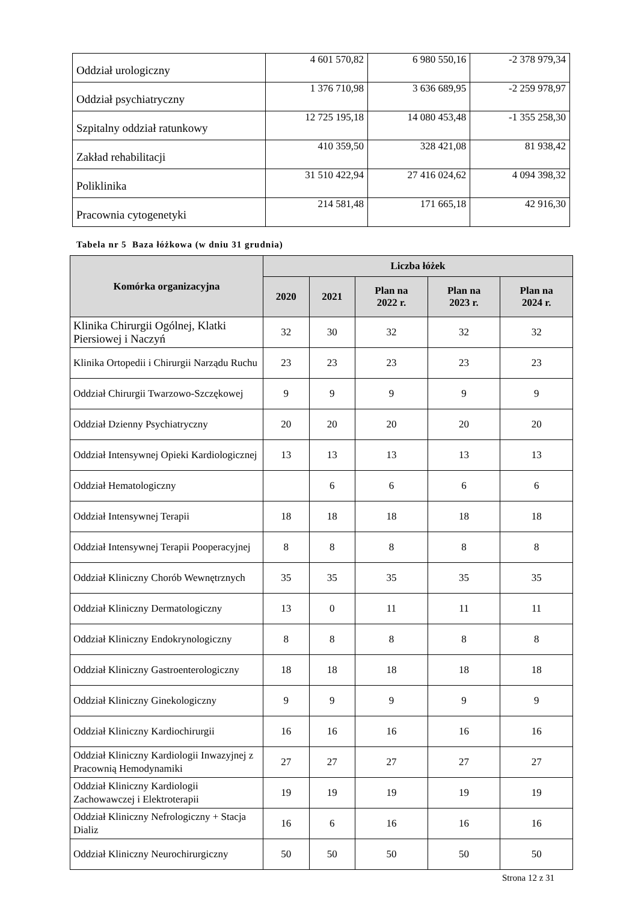| Oddział urologiczny | 4 601 570,82 | 6 980 550,16 | -2 378 979,34 |
| Oddział psychiatryczny | 1 376 710,98 | 3 636 689,95 | -2 259 978,97 |
| Szpitalny oddział ratunkowy | 12 725 195,18 | 14 080 453,48 | -1 355 258,30 |
| Zakład rehabilitacji | 410 359,50 | 328 421,08 | 81 938,42 |
| Poliklinika | 31 510 422,94 | 27 416 024,62 | 4 094 398,32 |
| Pracownia cytogenetyki | 214 581,48 | 171 665,18 | 42 916,30 |
Tabela nr 5 Baza łóżkowa (w dniu 31 grudnia)
| Komórka organizacyjna | Liczba łóżek | | | | |
| --- | --- | --- | --- | --- | --- |
| | 2020 | 2021 | Plan na 2022 r. | Plan na 2023 r. | Plan na 2024 r. |
| Klinika Chirurgii Ogólnej, Klatki Piersiowej i Naczyń | 32 | 30 | 32 | 32 | 32 |
| Klinika Ortopedii i Chirurgii Narządu Ruchu | 23 | 23 | 23 | 23 | 23 |
| Oddział Chirurgii Twarzowo-Szczękowej | 9 | 9 | 9 | 9 | 9 |
| Oddział Dzienny Psychiatryczny | 20 | 20 | 20 | 20 | 20 |
| Oddział Intensywnej Opieki Kardiologicznej | 13 | 13 | 13 | 13 | 13 |
| Oddział Hematologiczny | | 6 | 6 | 6 | 6 |
| Oddział Intensywnej Terapii | 18 | 18 | 18 | 18 | 18 |
| Oddział Intensywnej Terapii Pooperacyjnej | 8 | 8 | 8 | 8 | 8 |
| Oddział Kliniczny Chorób Wewnętrznych | 35 | 35 | 35 | 35 | 35 |
| Oddział Kliniczny Dermatologiczny | 13 | 0 | 11 | 11 | 11 |
| Oddział Kliniczny Endokrynologiczny | 8 | 8 | 8 | 8 | 8 |
| Oddział Kliniczny Gastroenterologiczny | 18 | 18 | 18 | 18 | 18 |
| Oddział Kliniczny Ginekologiczny | 9 | 9 | 9 | 9 | 9 |
| Oddział Kliniczny Kardiochirurgii | 16 | 16 | 16 | 16 | 16 |
| Oddział Kliniczny Kardiologii Inwazyjnej z Pracownią Hemodynamiki | 27 | 27 | 27 | 27 | 27 |
| Oddział Kliniczny Kardiologii Zachowawczej i Elektroterapii | 19 | 19 | 19 | 19 | 19 |
| Oddział Kliniczny Nefrologiczny + Stacja Dializ | 16 | 6 | 16 | 16 | 16 |
| Oddział Kliniczny Neurochirurgiczny | 50 | 50 | 50 | 50 | 50 |
Strona 12 z 31